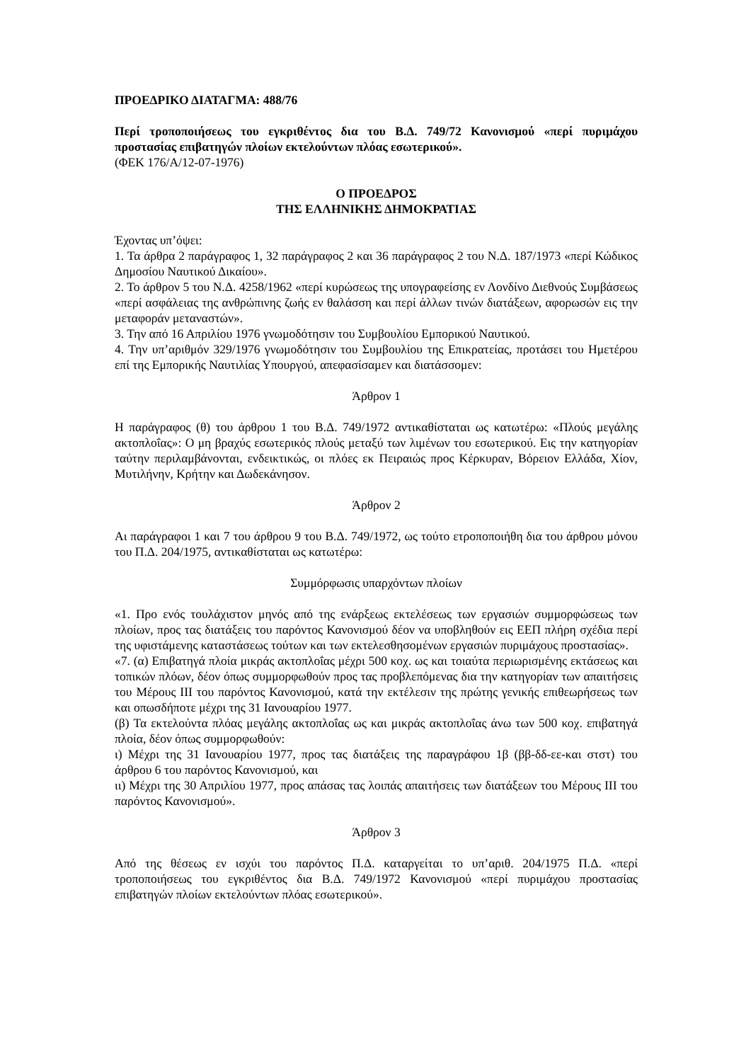ΠΡΟΕΔΡΙΚΟ ΔΙΑΤΑΓΜΑ: 488/76
Περί τροποποιήσεως του εγκριθέντος δια του Β.Δ. 749/72 Κανονισμού «περί πυριμάχου προστασίας επιβατηγών πλοίων εκτελούντων πλόας εσωτερικού».
(ΦΕΚ 176/Α/12-07-1976)
Ο ΠΡΟΕΔΡΟΣ
ΤΗΣ ΕΛΛΗΝΙΚΗΣ ΔΗΜΟΚΡΑΤΙΑΣ
Έχοντας υπ’όψει:
1. Τα άρθρα 2 παράγραφος 1, 32 παράγραφος 2 και 36 παράγραφος 2 του Ν.Δ. 187/1973 «περί Κώδικος Δημοσίου Ναυτικού Δικαίου».
2. Το άρθρον 5 του Ν.Δ. 4258/1962 «περί κυρώσεως της υπογραφείσης εν Λονδίνο Διεθνούς Συμβάσεως «περί ασφάλειας της ανθρώπινης ζωής εν θαλάσση και περί άλλων τινών διατάξεων, αφορωσών εις την μεταφοράν μεταναστών».
3. Την από 16 Απριλίου 1976 γνωμοδότησιν του Συμβουλίου Εμπορικού Ναυτικού.
4. Την υπ’αριθμόν 329/1976 γνωμοδότησιν του Συμβουλίου της Επικρατείας, προτάσει του Ημετέρου επί της Εμπορικής Ναυτιλίας Υπουργού, απεφασίσαμεν και διατάσσομεν:
Άρθρον 1
Η παράγραφος (θ) του άρθρου 1 του Β.Δ. 749/1972 αντικαθίσταται ως κατωτέρω: «Πλούς μεγάλης ακτοπλοΐας»: Ο μη βραχύς εσωτερικός πλούς μεταξύ των λιμένων του εσωτερικού. Εις την κατηγορίαν ταύτην περιλαμβάνονται, ενδεικτικώς, οι πλόες εκ Πειραιώς προς Κέρκυραν, Βόρειον Ελλάδα, Χίον, Μυτιλήνην, Κρήτην και Δωδεκάνησον.
Άρθρον 2
Αι παράγραφοι 1 και 7 του άρθρου 9 του Β.Δ. 749/1972, ως τούτο ετροποποιήθη δια του άρθρου μόνου του Π.Δ. 204/1975, αντικαθίσταται ως κατωτέρω:
Συμμόρφωσις υπαρχόντων πλοίων
«1. Προ ενός τουλάχιστον μηνός από της ενάρξεως εκτελέσεως των εργασιών συμμορφώσεως των πλοίων, προς τας διατάξεις του παρόντος Κανονισμού δέον να υποβληθούν εις ΕΕΠ πλήρη σχέδια περί της υφιστάμενης καταστάσεως τούτων και των εκτελεσθησομένων εργασιών πυριμάχους προστασίας».
«7. (α) Επιβατηγά πλοία μικράς ακτοπλοΐας μέχρι 500 κοχ. ως και τοιαύτα περιωρισμένης εκτάσεως και τοπικών πλόων, δέον όπως συμμορφωθούν προς τας προβλεπόμενας δια την κατηγορίαν των απαιτήσεις του Μέρους ΙΙΙ του παρόντος Κανονισμού, κατά την εκτέλεσιν της πρώτης γενικής επιθεωρήσεως των και οπωσδήποτε μέχρι της 31 Ιανουαρίου 1977.
(β) Τα εκτελούντα πλόας μεγάλης ακτοπλοΐας ως και μικράς ακτοπλοΐας άνω των 500 κοχ. επιβατηγά πλοία, δέον όπως συμμορφωθούν:
ι) Μέχρι της 31 Ιανουαρίου 1977, προς τας διατάξεις της παραγράφου 1β (ββ-δδ-εε-και στστ) του άρθρου 6 του παρόντος Κανονισμού, και
ιι) Μέχρι της 30 Απριλίου 1977, προς απάσας τας λοιπάς απαιτήσεις των διατάξεων του Μέρους ΙΙΙ του παρόντος Κανονισμού».
Άρθρον 3
Από της θέσεως εν ισχύι του παρόντος Π.Δ. καταργείται το υπ’αριθ. 204/1975 Π.Δ. «περί τροποποιήσεως του εγκριθέντος δια Β.Δ. 749/1972 Κανονισμού «περί πυριμάχου προστασίας επιβατηγών πλοίων εκτελούντων πλόας εσωτερικού».